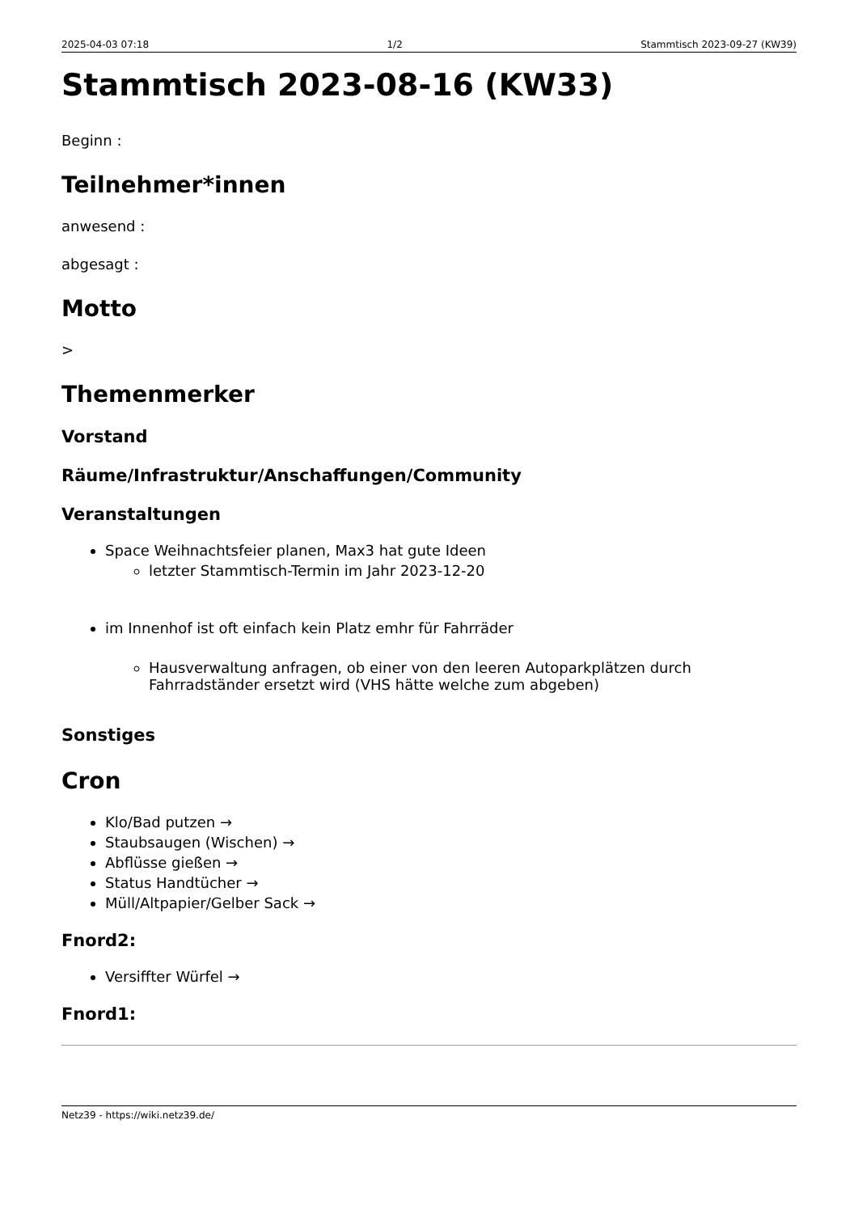2025-04-03 07:18 1/2 Stammtisch 2023-09-27 (KW39)
Stammtisch 2023-08-16 (KW33)
Beginn :
Teilnehmer*innen
anwesend :
abgesagt :
Motto
>
Themenmerker
Vorstand
Räume/Infrastruktur/Anschaffungen/Community
Veranstaltungen
Space Weihnachtsfeier planen, Max3 hat gute Ideen
letzter Stammtisch-Termin im Jahr 2023-12-20
im Innenhof ist oft einfach kein Platz emhr für Fahrräder
Hausverwaltung anfragen, ob einer von den leeren Autoparkplätzen durch Fahrradständer ersetzt wird (VHS hätte welche zum abgeben)
Sonstiges
Cron
Klo/Bad putzen →
Staubsaugen (Wischen) →
Abflüsse gießen →
Status Handtücher →
Müll/Altpapier/Gelber Sack →
Fnord2:
Versiffter Würfel →
Fnord1:
Netz39 - https://wiki.netz39.de/